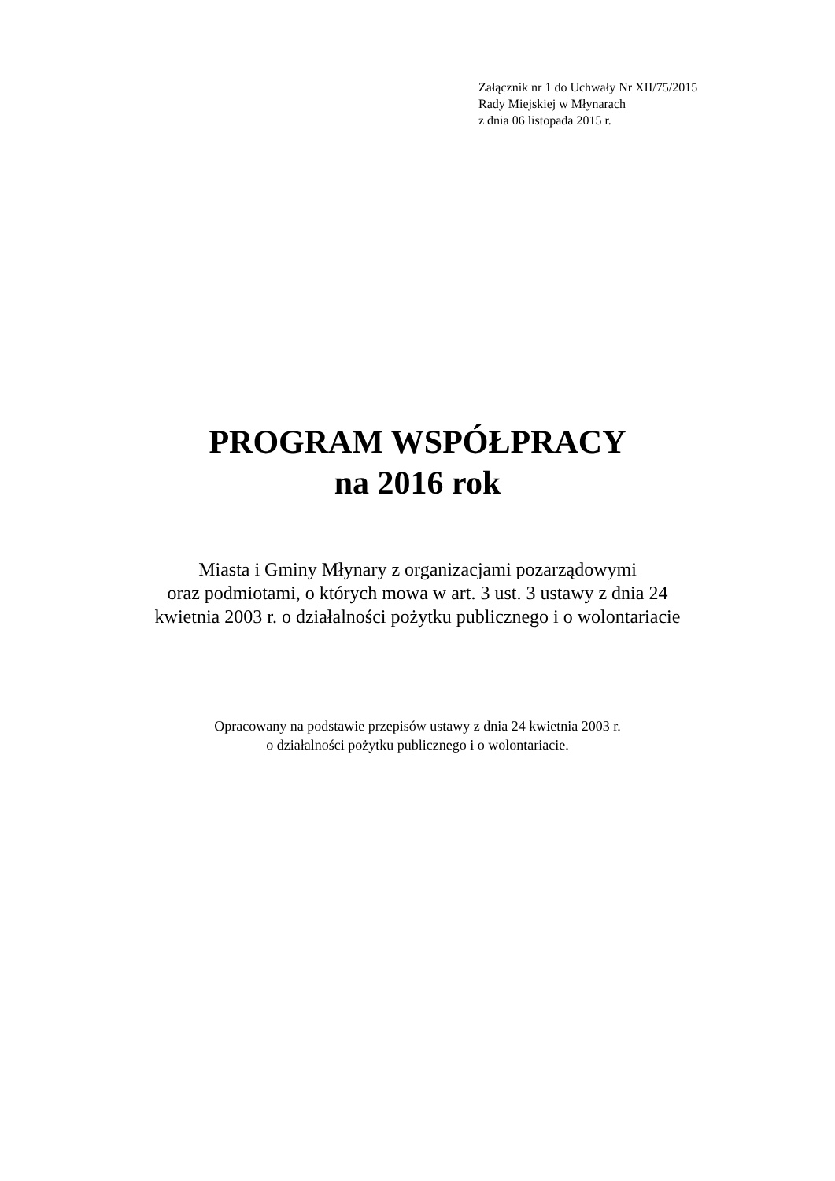Załącznik nr 1 do Uchwały Nr XII/75/2015
Rady Miejskiej w Młynarach
z dnia 06 listopada 2015 r.
PROGRAM WSPÓŁPRACY
na 2016 rok
Miasta i Gminy Młynary z organizacjami pozarządowymi
oraz podmiotami, o których mowa w art. 3 ust. 3 ustawy z dnia 24
kwietnia 2003 r. o działalności pożytku publicznego i o wolontariacie
Opracowany na podstawie przepisów ustawy z dnia 24 kwietnia 2003 r.
o działalności pożytku publicznego i o wolontariacie.